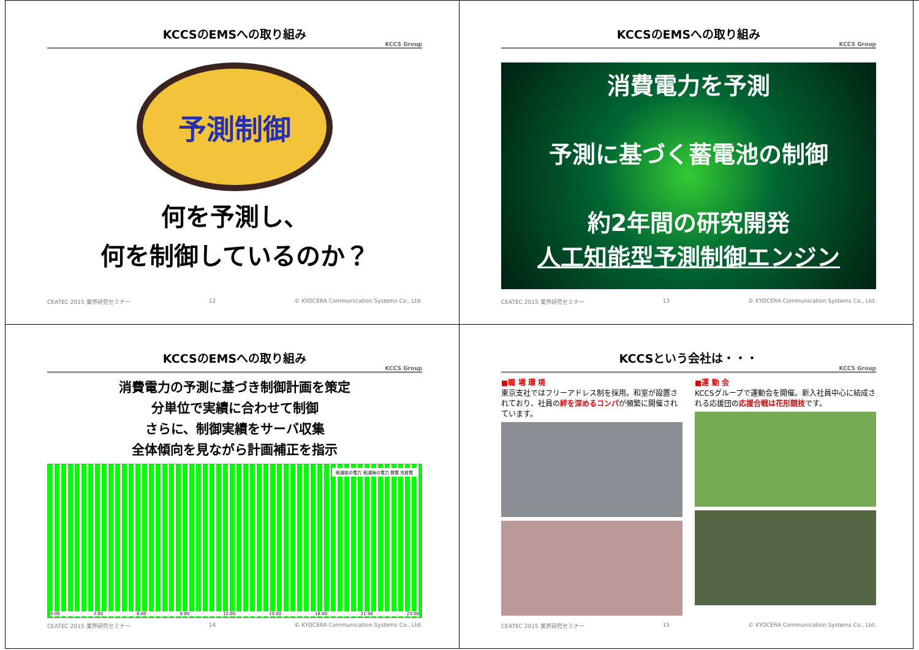KCCSのEMSへの取り組み
KCCS Group
予測制御
何を予測し、
何を制御しているのか？
CEATEC 2015 業界研究セミナー 12 © KYOCERA Communication Systems Co., Ltd.
KCCSのEMSへの取り組み
KCCS Group
消費電力を予測
予測に基づく蓄電池の制御
約2年間の研究開発
人工知能型予測制御エンジン
CEATEC 2015 業界研究セミナー 13 © KYOCERA Communication Systems Co., Ltd.
KCCSのEMSへの取り組み
KCCS Group
消費電力の予測に基づき制御計画を策定
分単位で実績に合わせて制御
さらに、制御実績をサーバ収集
全体傾向を見ながら計画補正を指示
削減前の電力 削減後の電力 発電 充放電
0:00 3:00 6:00 9:00 12:00 15:00 18:00 21:00 23:00
CEATEC 2015 業界研究セミナー 14 © KYOCERA Communication Systems Co., Ltd.
KCCSという会社は・・・
KCCS Group
■職 場 環 境
東京支社ではフリーアドレス制を採用。和室が設置されており、社員の絆を深めるコンパが頻繁に開催されています。
■運 動 会
KCCSグループで運動会を開催。新入社員中心に結成される応援団の応援合戦は花形競技です。
CEATEC 2015 業界研究セミナー 15 © KYOCERA Communication Systems Co., Ltd.